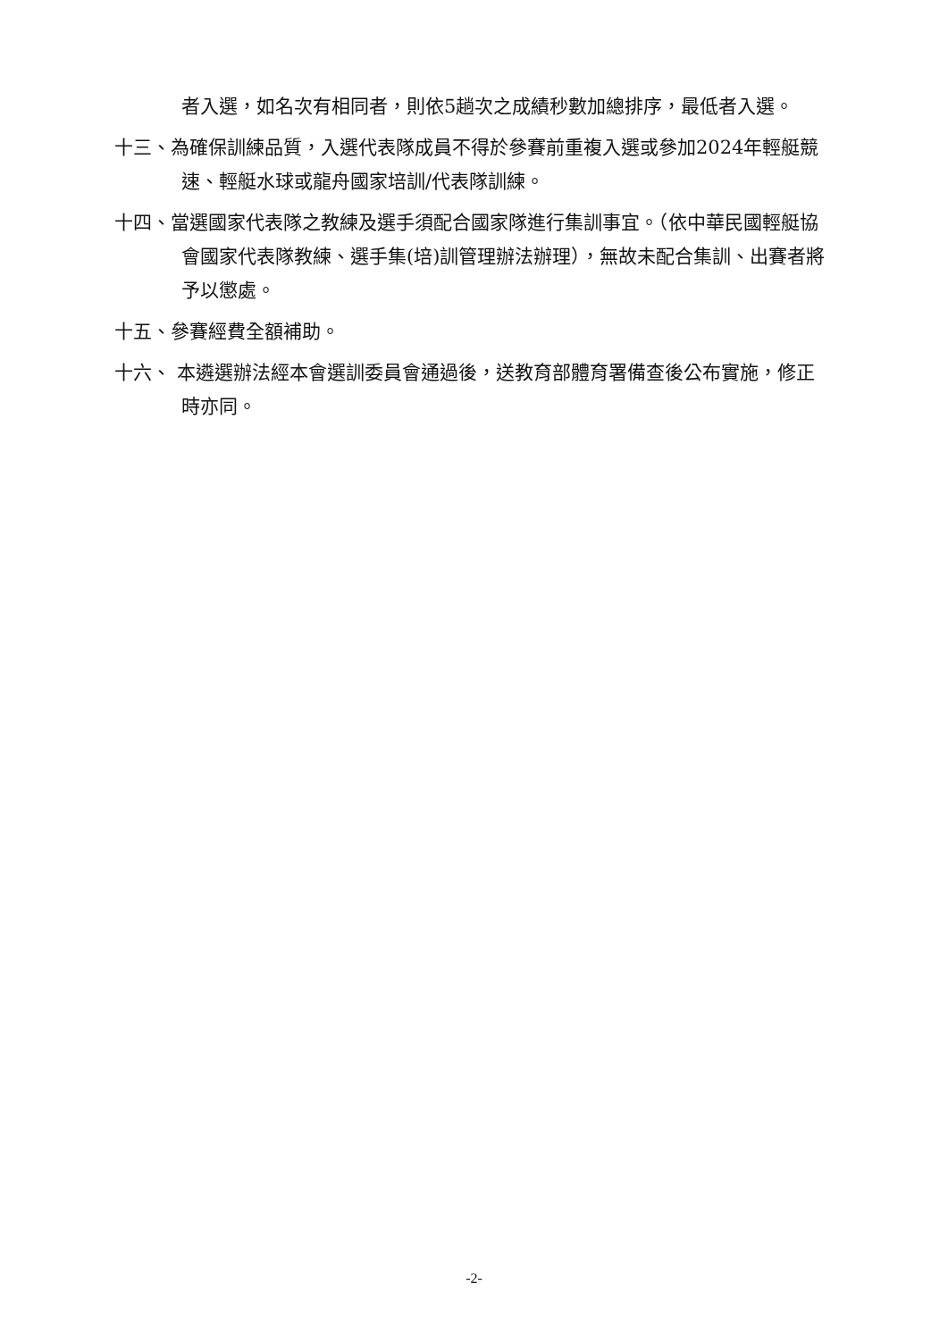者入選，如名次有相同者，則依5趟次之成績秒數加總排序，最低者入選。
十三、為確保訓練品質，入選代表隊成員不得於參賽前重複入選或參加2024年輕艇競速、輕艇水球或龍舟國家培訓/代表隊訓練。
十四、當選國家代表隊之教練及選手須配合國家隊進行集訓事宜。（依中華民國輕艇協會國家代表隊教練、選手集(培)訓管理辦法辦理），無故未配合集訓、出賽者將予以懲處。
十五、參賽經費全額補助。
十六、 本遴選辦法經本會選訓委員會通過後，送教育部體育署備查後公布實施，修正時亦同。
-2-